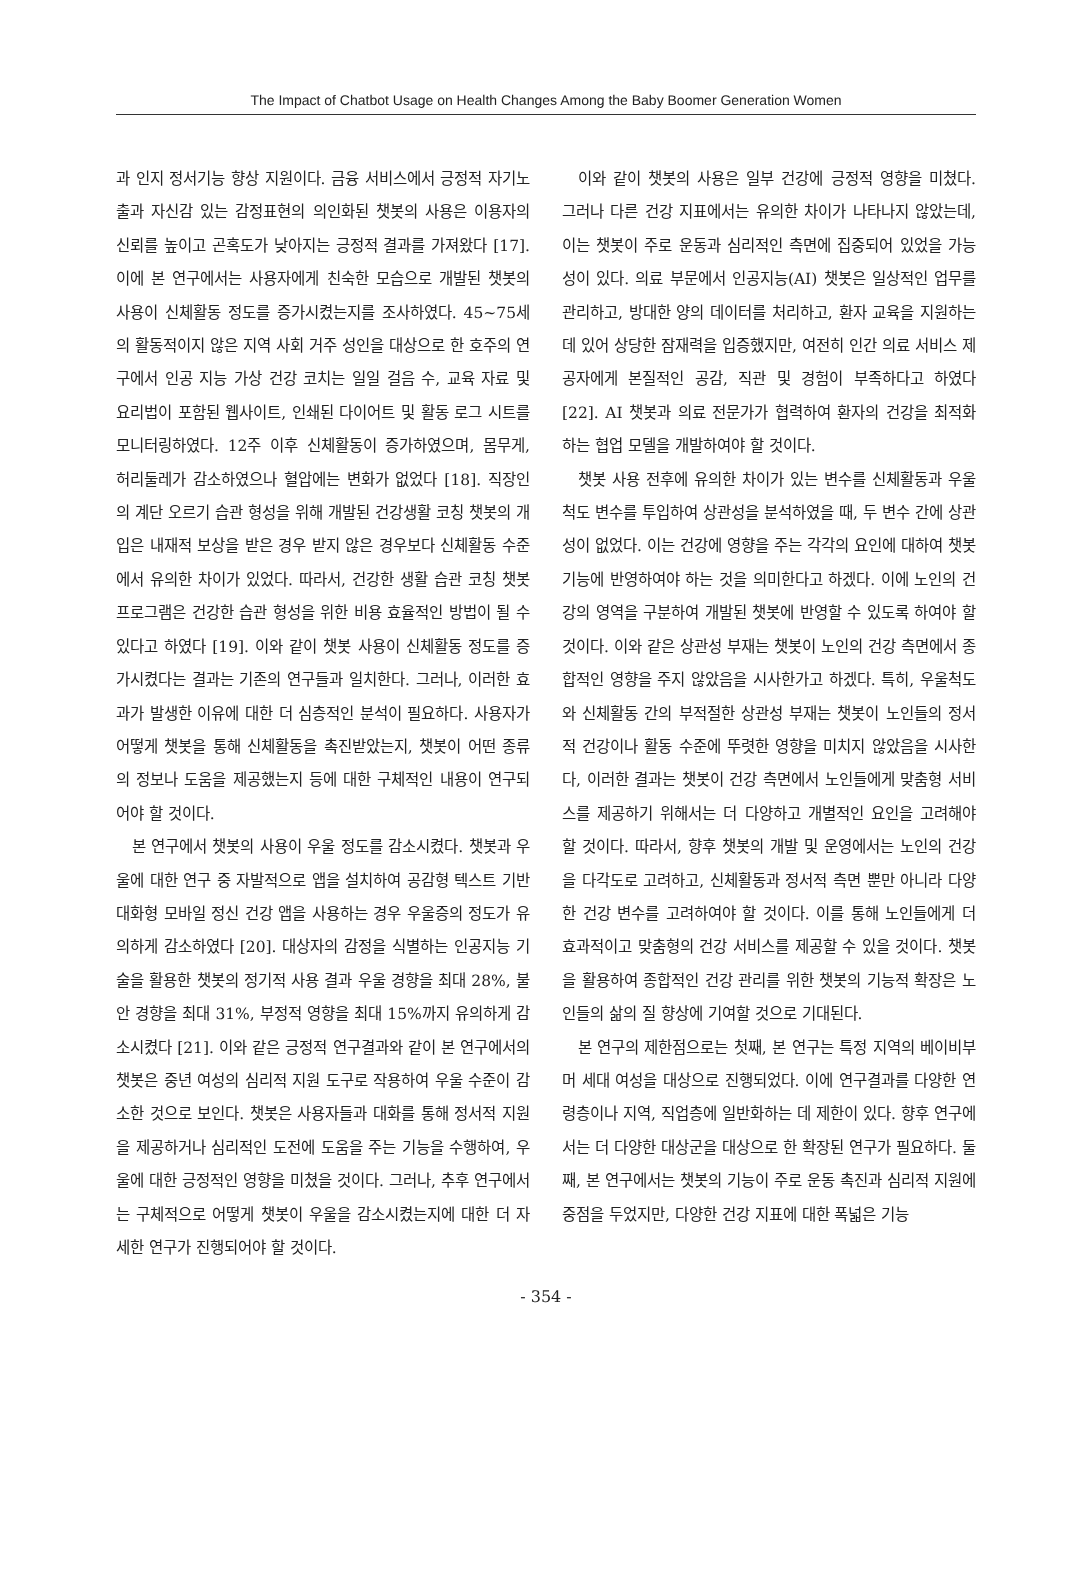The Impact of Chatbot Usage on Health Changes Among the Baby Boomer Generation Women
과 인지 정서기능 향상 지원이다. 금융 서비스에서 긍정적 자기노출과 자신감 있는 감정표현의 의인화된 챗봇의 사용은 이용자의 신뢰를 높이고 곤혹도가 낮아지는 긍정적 결과를 가져왔다 [17]. 이에 본 연구에서는 사용자에게 친숙한 모습으로 개발된 챗봇의 사용이 신체활동 정도를 증가시켰는지를 조사하였다. 45~75세의 활동적이지 않은 지역 사회 거주 성인을 대상으로 한 호주의 연구에서 인공 지능 가상 건강 코치는 일일 걸음 수, 교육 자료 및 요리법이 포함된 웹사이트, 인쇄된 다이어트 및 활동 로그 시트를 모니터링하였다. 12주 이후 신체활동이 증가하였으며, 몸무게, 허리둘레가 감소하였으나 혈압에는 변화가 없었다 [18]. 직장인의 계단 오르기 습관 형성을 위해 개발된 건강생활 코칭 챗봇의 개입은 내재적 보상을 받은 경우 받지 않은 경우보다 신체활동 수준에서 유의한 차이가 있었다. 따라서, 건강한 생활 습관 코칭 챗봇 프로그램은 건강한 습관 형성을 위한 비용 효율적인 방법이 될 수 있다고 하였다 [19]. 이와 같이 챗봇 사용이 신체활동 정도를 증가시켰다는 결과는 기존의 연구들과 일치한다. 그러나, 이러한 효과가 발생한 이유에 대한 더 심층적인 분석이 필요하다. 사용자가 어떻게 챗봇을 통해 신체활동을 촉진받았는지, 챗봇이 어떤 종류의 정보나 도움을 제공했는지 등에 대한 구체적인 내용이 연구되어야 할 것이다.
본 연구에서 챗봇의 사용이 우울 정도를 감소시켰다. 챗봇과 우울에 대한 연구 중 자발적으로 앱을 설치하여 공감형 텍스트 기반 대화형 모바일 정신 건강 앱을 사용하는 경우 우울증의 정도가 유의하게 감소하였다 [20]. 대상자의 감정을 식별하는 인공지능 기술을 활용한 챗봇의 정기적 사용 결과 우울 경향을 최대 28%, 불안 경향을 최대 31%, 부정적 영향을 최대 15%까지 유의하게 감소시켰다 [21]. 이와 같은 긍정적 연구결과와 같이 본 연구에서의 챗봇은 중년 여성의 심리적 지원 도구로 작용하여 우울 수준이 감소한 것으로 보인다. 챗봇은 사용자들과 대화를 통해 정서적 지원을 제공하거나 심리적인 도전에 도움을 주는 기능을 수행하여, 우울에 대한 긍정적인 영향을 미쳤을 것이다. 그러나, 추후 연구에서는 구체적으로 어떻게 챗봇이 우울을 감소시켰는지에 대한 더 자세한 연구가 진행되어야 할 것이다.
이와 같이 챗봇의 사용은 일부 건강에 긍정적 영향을 미쳤다. 그러나 다른 건강 지표에서는 유의한 차이가 나타나지 않았는데, 이는 챗봇이 주로 운동과 심리적인 측면에 집중되어 있었을 가능성이 있다. 의료 부문에서 인공지능(AI) 챗봇은 일상적인 업무를 관리하고, 방대한 양의 데이터를 처리하고, 환자 교육을 지원하는 데 있어 상당한 잠재력을 입증했지만, 여전히 인간 의료 서비스 제공자에게 본질적인 공감, 직관 및 경험이 부족하다고 하였다 [22]. AI 챗봇과 의료 전문가가 협력하여 환자의 건강을 최적화하는 협업 모델을 개발하여야 할 것이다.
챗봇 사용 전후에 유의한 차이가 있는 변수를 신체활동과 우울척도 변수를 투입하여 상관성을 분석하였을 때, 두 변수 간에 상관성이 없었다. 이는 건강에 영향을 주는 각각의 요인에 대하여 챗봇 기능에 반영하여야 하는 것을 의미한다고 하겠다. 이에 노인의 건강의 영역을 구분하여 개발된 챗봇에 반영할 수 있도록 하여야 할 것이다. 이와 같은 상관성 부재는 챗봇이 노인의 건강 측면에서 종합적인 영향을 주지 않았음을 시사한가고 하겠다. 특히, 우울척도와 신체활동 간의 부적절한 상관성 부재는 챗봇이 노인들의 정서적 건강이나 활동 수준에 뚜렷한 영향을 미치지 않았음을 시사한다, 이러한 결과는 챗봇이 건강 측면에서 노인들에게 맞춤형 서비스를 제공하기 위해서는 더 다양하고 개별적인 요인을 고려해야 할 것이다. 따라서, 향후 챗봇의 개발 및 운영에서는 노인의 건강을 다각도로 고려하고, 신체활동과 정서적 측면 뿐만 아니라 다양한 건강 변수를 고려하여야 할 것이다. 이를 통해 노인들에게 더 효과적이고 맞춤형의 건강 서비스를 제공할 수 있을 것이다. 챗봇을 활용하여 종합적인 건강 관리를 위한 챗봇의 기능적 확장은 노인들의 삶의 질 향상에 기여할 것으로 기대된다.
본 연구의 제한점으로는 첫째, 본 연구는 특정 지역의 베이비부머 세대 여성을 대상으로 진행되었다. 이에 연구결과를 다양한 연령층이나 지역, 직업층에 일반화하는 데 제한이 있다. 향후 연구에서는 더 다양한 대상군을 대상으로 한 확장된 연구가 필요하다. 둘째, 본 연구에서는 챗봇의 기능이 주로 운동 촉진과 심리적 지원에 중점을 두었지만, 다양한 건강 지표에 대한 폭넓은 기능
- 354 -